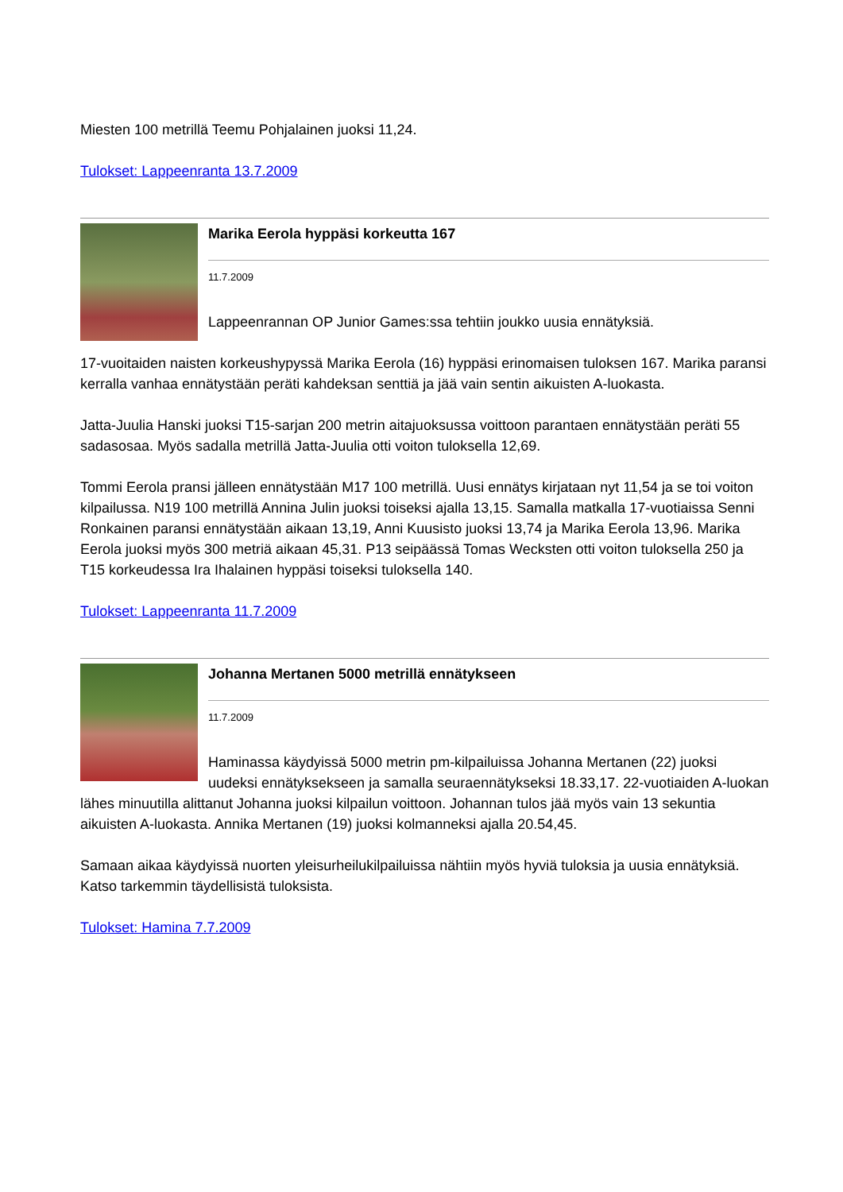Miesten 100 metrillä Teemu Pohjalainen juoksi 11,24.
Tulokset: Lappeenranta 13.7.2009
Marika Eerola hyppäsi korkeutta 167
11.7.2009
Lappeenrannan OP Junior Games:ssa tehtiin joukko uusia ennätyksiä.
17-vuoitaiden naisten korkeushypyssä Marika Eerola (16) hyppäsi erinomaisen tuloksen 167. Marika paransi kerralla vanhaa ennätystään peräti kahdeksan senttiä ja jää vain sentin aikuisten A-luokasta.
Jatta-Juulia Hanski juoksi T15-sarjan 200 metrin aitajuoksussa voittoon parantaen ennätystään peräti 55 sadasosaa. Myös sadalla metrillä Jatta-Juulia otti voiton tuloksella 12,69.
Tommi Eerola pransi jälleen ennätystään M17 100 metrillä. Uusi ennätys kirjataan nyt 11,54 ja se toi voiton kilpailussa. N19 100 metrillä Annina Julin juoksi toiseksi ajalla 13,15. Samalla matkalla 17-vuotiaissa Senni Ronkainen paransi ennätystään aikaan 13,19, Anni Kuusisto juoksi 13,74 ja Marika Eerola 13,96. Marika Eerola juoksi myös 300 metriä aikaan 45,31. P13 seipäässä Tomas Wecksten otti voiton tuloksella 250 ja T15 korkeudessa Ira Ihalainen hyppäsi toiseksi tuloksella 140.
Tulokset: Lappeenranta 11.7.2009
Johanna Mertanen 5000 metrillä ennätykseen
11.7.2009
Haminassa käydyissä 5000 metrin pm-kilpailuissa Johanna Mertanen (22) juoksi uudeksi ennätyksekseen ja samalla seuraennätykseksi 18.33,17. 22-vuotiaiden A-luokan lähes minuutilla alittanut Johanna juoksi kilpailun voittoon. Johannan tulos jää myös vain 13 sekuntia aikuisten A-luokasta. Annika Mertanen (19) juoksi kolmanneksi ajalla 20.54,45.
Samaan aikaa käydyissä nuorten yleisurheilukilpailuissa nähtiin myös hyviä tuloksia ja uusia ennätyksiä. Katso tarkemmin täydellisistä tuloksista.
Tulokset: Hamina 7.7.2009